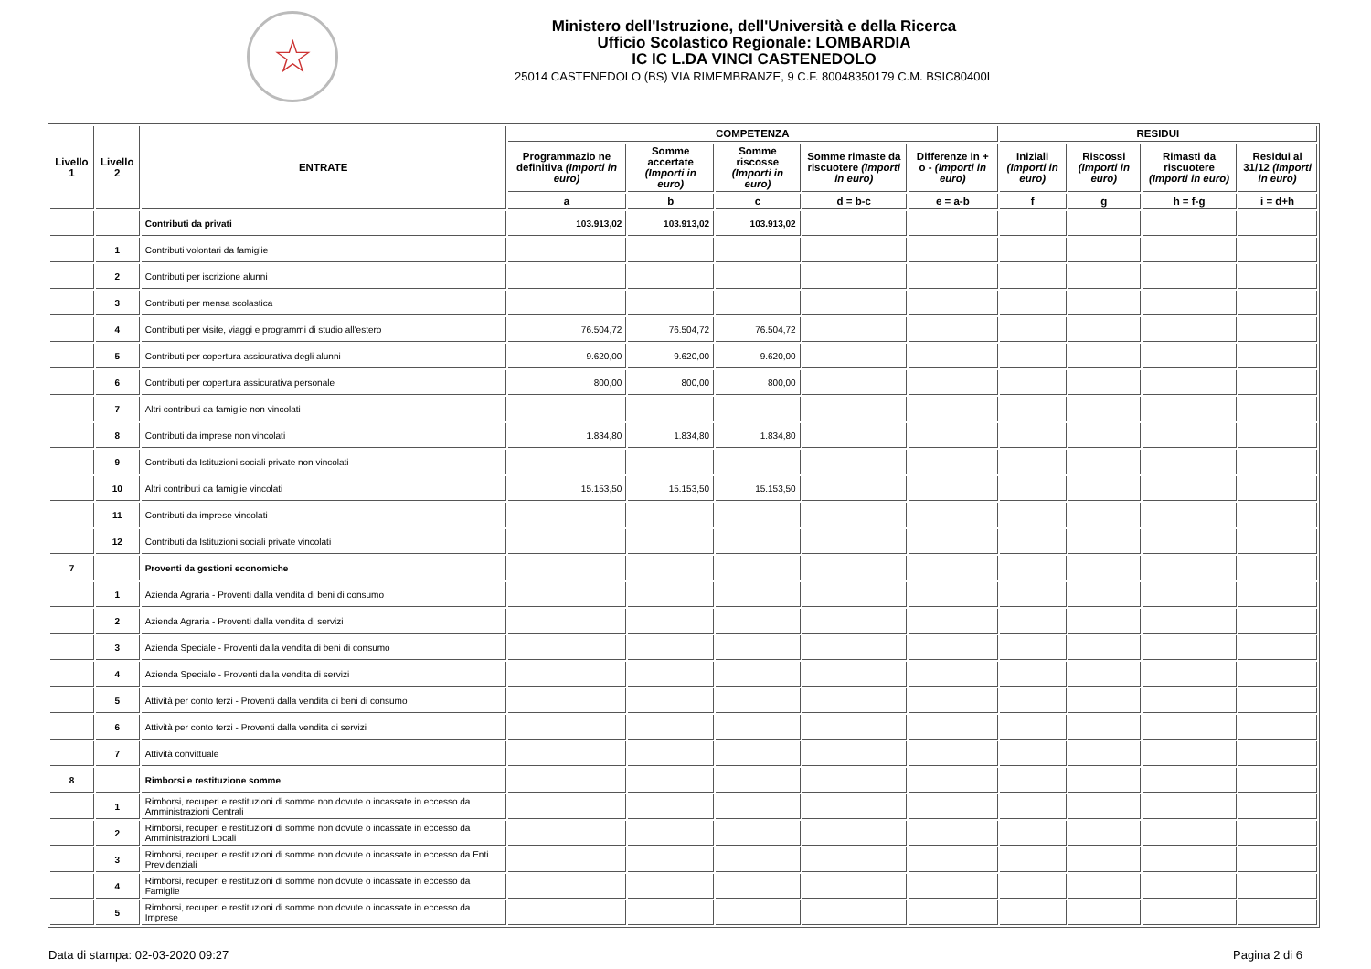☆
Ministero dell'Istruzione, dell'Università e della Ricerca
Ufficio Scolastico Regionale: LOMBARDIA
IC IC L.DA VINCI CASTENEDOLO
25014 CASTENEDOLO (BS) VIA RIMEMBRANZE, 9 C.F. 80048350179 C.M. BSIC80400L
| Livello 1 | Livello 2 | ENTRATE | COMPETENZA | | | | | RESIDUI | | | |
| --- | --- | --- | --- | --- | --- | --- | --- | --- | --- | --- | --- |
| | | | Programmazio ne definitiva (Importi in euro) | Somme accertate (Importi in euro) | Somme riscosse (Importi in euro) | Somme rimaste da riscuotere (Importi in euro) | Differenze in + o - (Importi in euro) | Iniziali (Importi in euro) | Riscossi (Importi in euro) | Rimasti da riscuotere (Importi in euro) | Residui al 31/12 (Importi in euro) |
| | | | a | b | c | d = b-c | e = a-b | f | g | h = f-g | i = d+h |
| | | Contributi da privati | 103.913,02 | 103.913,02 | 103.913,02 | | | | | | |
| | 1 | Contributi volontari da famiglie | | | | | | | | | |
| | 2 | Contributi per iscrizione alunni | | | | | | | | | |
| | 3 | Contributi per mensa scolastica | | | | | | | | | |
| | 4 | Contributi per visite, viaggi e programmi di studio all'estero | 76.504,72 | 76.504,72 | 76.504,72 | | | | | | |
| | 5 | Contributi per copertura assicurativa degli alunni | 9.620,00 | 9.620,00 | 9.620,00 | | | | | | |
| | 6 | Contributi per copertura assicurativa personale | 800,00 | 800,00 | 800,00 | | | | | | |
| | 7 | Altri contributi da famiglie non vincolati | | | | | | | | | |
| | 8 | Contributi da imprese non vincolati | 1.834,80 | 1.834,80 | 1.834,80 | | | | | | |
| | 9 | Contributi da Istituzioni sociali private non vincolati | | | | | | | | | |
| | 10 | Altri contributi da famiglie vincolati | 15.153,50 | 15.153,50 | 15.153,50 | | | | | | |
| | 11 | Contributi da imprese vincolati | | | | | | | | | |
| | 12 | Contributi da Istituzioni sociali private vincolati | | | | | | | | | |
| 7 | | Proventi da gestioni economiche | | | | | | | | | |
| | 1 | Azienda Agraria - Proventi dalla vendita di beni di consumo | | | | | | | | | |
| | 2 | Azienda Agraria - Proventi dalla vendita di servizi | | | | | | | | | |
| | 3 | Azienda Speciale - Proventi dalla vendita di beni di consumo | | | | | | | | | |
| | 4 | Azienda Speciale - Proventi dalla vendita di servizi | | | | | | | | | |
| | 5 | Attività per conto terzi - Proventi dalla vendita di beni di consumo | | | | | | | | | |
| | 6 | Attività per conto terzi - Proventi dalla vendita di servizi | | | | | | | | | |
| | 7 | Attività convittuale | | | | | | | | | |
| 8 | | Rimborsi e restituzione somme | | | | | | | | | |
| | 1 | Rimborsi, recuperi e restituzioni di somme non dovute o incassate in eccesso da Amministrazioni Centrali | | | | | | | | | |
| | 2 | Rimborsi, recuperi e restituzioni di somme non dovute o incassate in eccesso da Amministrazioni Locali | | | | | | | | | |
| | 3 | Rimborsi, recuperi e restituzioni di somme non dovute o incassate in eccesso da Enti Previdenziali | | | | | | | | | |
| | 4 | Rimborsi, recuperi e restituzioni di somme non dovute o incassate in eccesso da Famiglie | | | | | | | | | |
| | 5 | Rimborsi, recuperi e restituzioni di somme non dovute o incassate in eccesso da Imprese | | | | | | | | | |
Data di stampa: 02-03-2020 09:27 Pagina 2 di 6